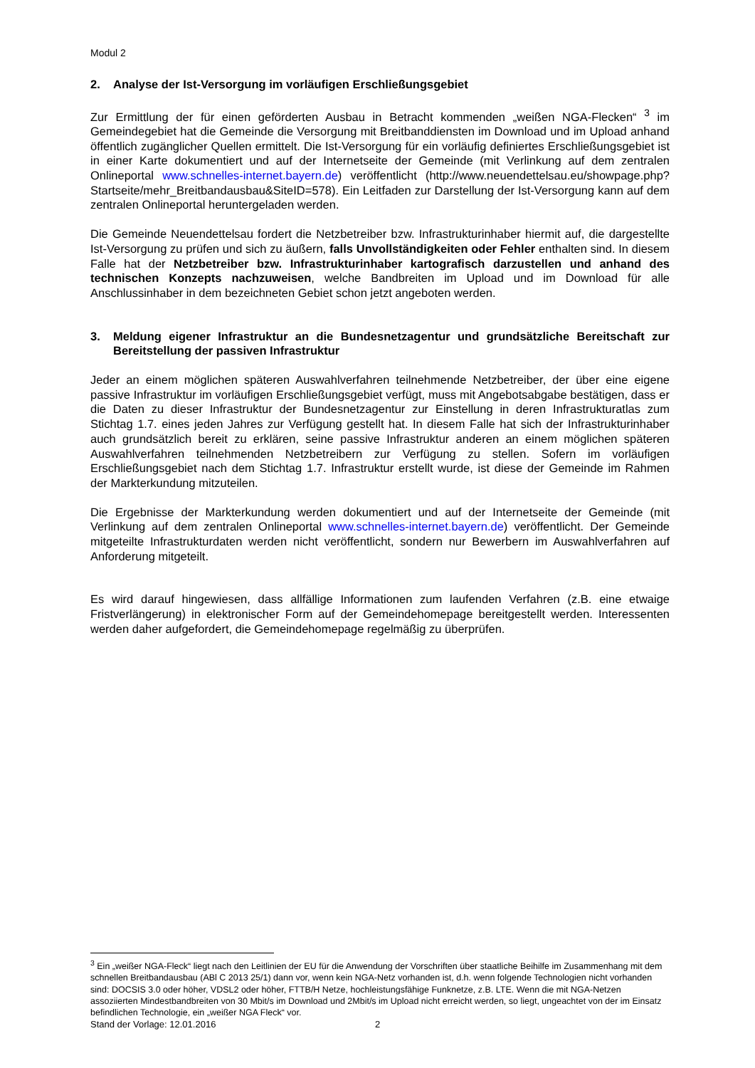Modul 2
2. Analyse der Ist-Versorgung im vorläufigen Erschließungsgebiet
Zur Ermittlung der für einen geförderten Ausbau in Betracht kommenden „weißen NGA-Flecken“ <sup>3</sup> im Gemeindegebiet hat die Gemeinde die Versorgung mit Breitbanddiensten im Download und im Upload anhand öffentlich zugänglicher Quellen ermittelt. Die Ist-Versorgung für ein vorläufig definiertes Erschließungsgebiet ist in einer Karte dokumentiert und auf der Internetseite der Gemeinde (mit Verlinkung auf dem zentralen Onlineportal www.schnelles-internet.bayern.de) veröffentlicht (http://www.neuendettelsau.eu/showpage.php?Startseite/mehr_Breitbandausbau&SiteID=578). Ein Leitfaden zur Darstellung der Ist-Versorgung kann auf dem zentralen Onlineportal heruntergeladen werden.
Die Gemeinde Neuendettelsau fordert die Netzbetreiber bzw. Infrastrukturinhaber hiermit auf, die dargestellte Ist-Versorgung zu prüfen und sich zu äußern, falls Unvollständigkeiten oder Fehler enthalten sind. In diesem Falle hat der Netzbetreiber bzw. Infrastrukturinhaber kartografisch darzustellen und anhand des technischen Konzepts nachzuweisen, welche Bandbreiten im Upload und im Download für alle Anschlussinhaber in dem bezeichneten Gebiet schon jetzt angeboten werden.
3. Meldung eigener Infrastruktur an die Bundesnetzagentur und grundsätzliche Bereitschaft zur Bereitstellung der passiven Infrastruktur
Jeder an einem möglichen späteren Auswahlverfahren teilnehmende Netzbetreiber, der über eine eigene passive Infrastruktur im vorläufigen Erschließungsgebiet verfügt, muss mit Angebotsabgabe bestätigen, dass er die Daten zu dieser Infrastruktur der Bundesnetzagentur zur Einstellung in deren Infrastrukturatlas zum Stichtag 1.7. eines jeden Jahres zur Verfügung gestellt hat. In diesem Falle hat sich der Infrastrukturinhaber auch grundsätzlich bereit zu erklären, seine passive Infrastruktur anderen an einem möglichen späteren Auswahlverfahren teilnehmenden Netzbetreibern zur Verfügung zu stellen. Sofern im vorläufigen Erschließungsgebiet nach dem Stichtag 1.7. Infrastruktur erstellt wurde, ist diese der Gemeinde im Rahmen der Markterkundung mitzuteilen.
Die Ergebnisse der Markterkundung werden dokumentiert und auf der Internetseite der Gemeinde (mit Verlinkung auf dem zentralen Onlineportal www.schnelles-internet.bayern.de) veröffentlicht. Der Gemeinde mitgeteilte Infrastrukturdaten werden nicht veröffentlicht, sondern nur Bewerbern im Auswahlverfahren auf Anforderung mitgeteilt.
Es wird darauf hingewiesen, dass allfällige Informationen zum laufenden Verfahren (z.B. eine etwaige Fristverlängerung) in elektronischer Form auf der Gemeindehomepage bereitgestellt werden. Interessenten werden daher aufgefordert, die Gemeindehomepage regelmäßig zu überprüfen.
<sup>3</sup> Ein „weißer NGA-Fleck“ liegt nach den Leitlinien der EU für die Anwendung der Vorschriften über staatliche Beihilfe im Zusammenhang mit dem schnellen Breitbandausbau (ABl C 2013 25/1) dann vor, wenn kein NGA-Netz vorhanden ist, d.h. wenn folgende Technologien nicht vorhanden sind: DOCSIS 3.0 oder höher, VDSL2 oder höher, FTTB/H Netze, hochleistungsfähige Funknetze, z.B. LTE. Wenn die mit NGA-Netzen assoziierten Mindestbandbreiten von 30 Mbit/s im Download und 2Mbit/s im Upload nicht erreicht werden, so liegt, ungeachtet von der im Einsatz befindlichen Technologie, ein „weißer NGA Fleck“ vor.
Stand der Vorlage: 12.01.2016 2